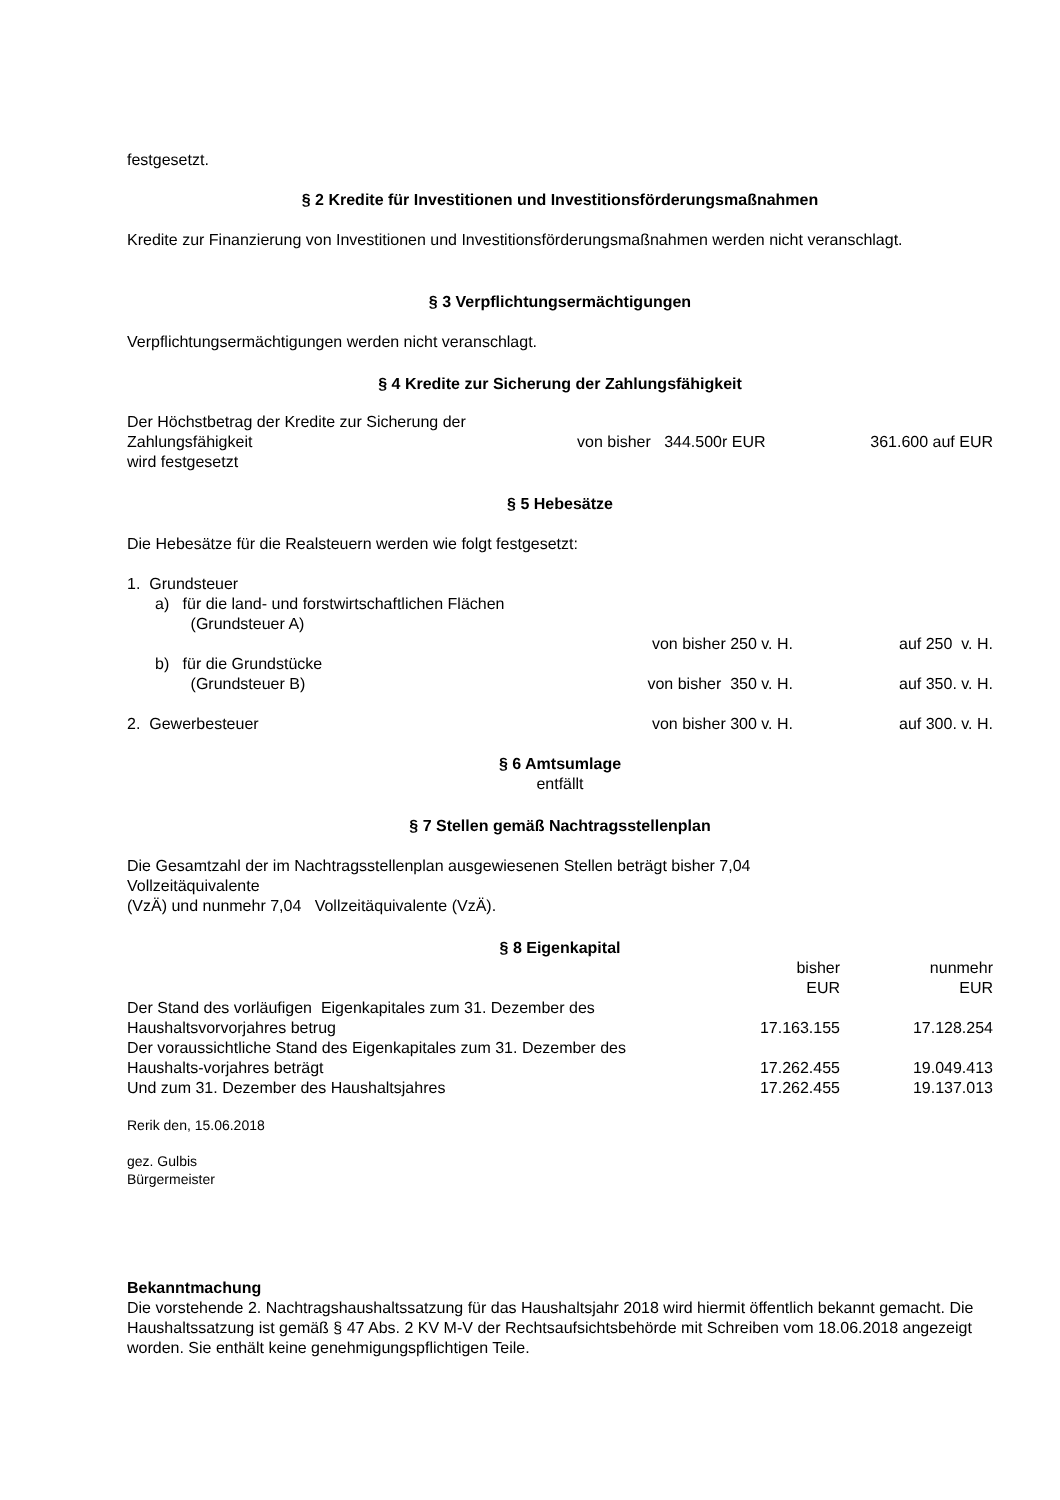festgesetzt.
§ 2 Kredite für Investitionen und Investitionsförderungsmaßnahmen
Kredite zur Finanzierung von Investitionen und Investitionsförderungsmaßnahmen werden nicht veranschlagt.
§ 3 Verpflichtungsermächtigungen
Verpflichtungsermächtigungen werden nicht veranschlagt.
§ 4 Kredite zur Sicherung der Zahlungsfähigkeit
| Der Höchstbetrag der Kredite zur Sicherung der Zahlungsfähigkeit wird festgesetzt | von bisher 344.500r EUR | 361.600 auf EUR |
§ 5 Hebesätze
Die Hebesätze für die Realsteuern werden wie folgt festgesetzt:
| 1. Grundsteuer | | |
| a) für die land- und forstwirtschaftlichen Flächen (Grundsteuer A) | | |
| | von bisher 250 v. H. | auf 250 v. H. |
| b) für die Grundstücke (Grundsteuer B) | von bisher 350 v. H. | auf 350. v. H. |
| 2. Gewerbesteuer | von bisher 300 v. H. | auf 300. v. H. |
§ 6 Amtsumlage
entfällt
§ 7 Stellen gemäß Nachtragsstellenplan
Die Gesamtzahl der im Nachtragsstellenplan ausgewiesenen Stellen beträgt bisher 7,04
Vollzeitäquivalente
(VzÄ) und nunmehr 7,04 Vollzeitäquivalente (VzÄ).
§ 8 Eigenkapital
| | bisher EUR | nunmehr EUR |
| Der Stand des vorläufigen Eigenkapitales zum 31. Dezember des Haushaltsvorvorjahres betrug | 17.163.155 | 17.128.254 |
| Der voraussichtliche Stand des Eigenkapitales zum 31. Dezember des Haushalts-vorjahres beträgt | 17.262.455 | 19.049.413 |
| Und zum 31. Dezember des Haushaltsjahres | 17.262.455 | 19.137.013 |
Rerik den, 15.06.2018
gez. Gulbis
Bürgermeister
Bekanntmachung
Die vorstehende 2. Nachtragshaushaltssatzung für das Haushaltsjahr 2018 wird hiermit öffentlich bekannt gemacht. Die Haushaltssatzung ist gemäß § 47 Abs. 2 KV M-V der Rechtsaufsichtsbehörde mit Schreiben vom 18.06.2018 angezeigt worden. Sie enthält keine genehmigungspflichtigen Teile.